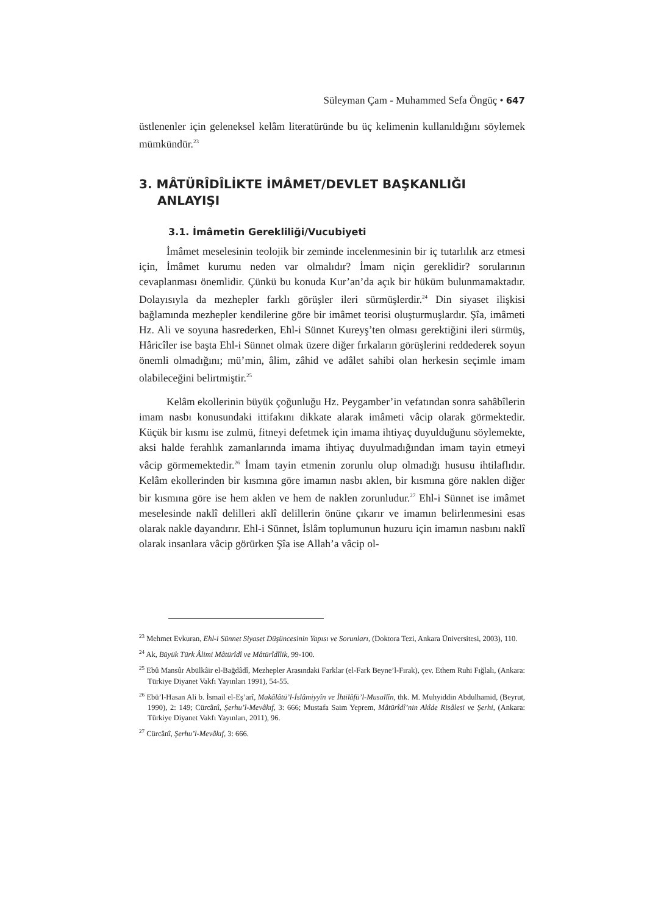Süleyman Çam - Muhammed Sefa Öngüç • 647
üstlenenler için geleneksel kelâm literatüründe bu üç kelimenin kullanıldığını söylemek mümkündür.<sup>23</sup>
3. MÂTÜRÎDÎLİKTE İMÂMET/DEVLET BAŞKANLIĞI ANLAYIŞI
3.1. İmâmetin Gerekliliği/Vucubiyeti
İmâmet meselesinin teolojik bir zeminde incelenmesinin bir iç tutarlılık arz etmesi için, İmâmet kurumu neden var olmalıdır? İmam niçin gereklidir? sorularının cevaplanması önemlidir. Çünkü bu konuda Kur’an’da açık bir hüküm bulunmamaktadır. Dolayısıyla da mezhepler farklı görüşler ileri sürmüşlerdir.<sup>24</sup> Din siyaset ilişkisi bağlamında mezhepler kendilerine göre bir imâmet teorisi oluşturmuşlardır. Şîa, imâmeti Hz. Ali ve soyuna hasrederken, Ehl-i Sünnet Kureyş’ten olması gerektiğini ileri sürmüş, Hâricîler ise başta Ehl-i Sünnet olmak üzere diğer fırkaların görüşlerini reddederek soyun önemli olmadığını; mü’min, âlim, zâhid ve adâlet sahibi olan herkesin seçimle imam olabileceğini belirtmiştir.<sup>25</sup>
Kelâm ekollerinin büyük çoğunluğu Hz. Peygamber’in vefatından sonra sahâbîlerin imam nasbı konusundaki ittifakını dikkate alarak imâmeti vâcip olarak görmektedir. Küçük bir kısmı ise zulmü, fitneyi defetmek için imama ihtiyaç duyulduğunu söylemekte, aksi halde ferahlık zamanlarında imama ihtiyaç duyulmadığından imam tayin etmeyi vâcip görmemektedir.<sup>26</sup> İmam tayin etmenin zorunlu olup olmadığı hususu ihtilaflıdır. Kelâm ekollerinden bir kısmına göre imamın nasbı aklen, bir kısmına göre naklen diğer bir kısmına göre ise hem aklen ve hem de naklen zorunludur.<sup>27</sup> Ehl-i Sünnet ise imâmet meselesinde naklî delilleri aklî delillerin önüne çıkarır ve imamın belirlenmesini esas olarak nakle dayandırır. Ehl-i Sünnet, İslâm toplumunun huzuru için imamın nasbını naklî olarak insanlara vâcip görürken Şîa ise Allah’a vâcip ol-
<sup>23</sup> Mehmet Evkuran, Ehl-i Sünnet Siyaset Düşüncesinin Yapısı ve Sorunları, (Doktora Tezi, Ankara Üniversitesi, 2003), 110.
<sup>24</sup> Ak, Büyük Türk Âlimi Mâtürîdî ve Mâtürîdîlik, 99-100.
<sup>25</sup> Ebû Mansûr Abülkâir el-Bağdâdî, Mezhepler Arasındaki Farklar (el-Fark Beyne’l-Fırak), çev. Ethem Ruhi Fığlalı, (Ankara: Türkiye Diyanet Vakfı Yayınları 1991), 54-55.
<sup>26</sup> Ebü’l-Hasan Ali b. İsmail el-Eş’arî, Makâlâtü’l-İslâmiyyîn ve İhtilâfü’l-Musallîn, thk. M. Muhyiddin Abdulhamid, (Beyrut, 1990), 2: 149; Cürcânî, Şerhu’l-Mevâkıf, 3: 666; Mustafa Saim Yeprem, Mâtürîdî’nin Akîde Risâlesi ve Şerhi, (Ankara: Türkiye Diyanet Vakfı Yayınları, 2011), 96.
<sup>27</sup> Cürcânî, Şerhu’l-Mevâkıf, 3: 666.